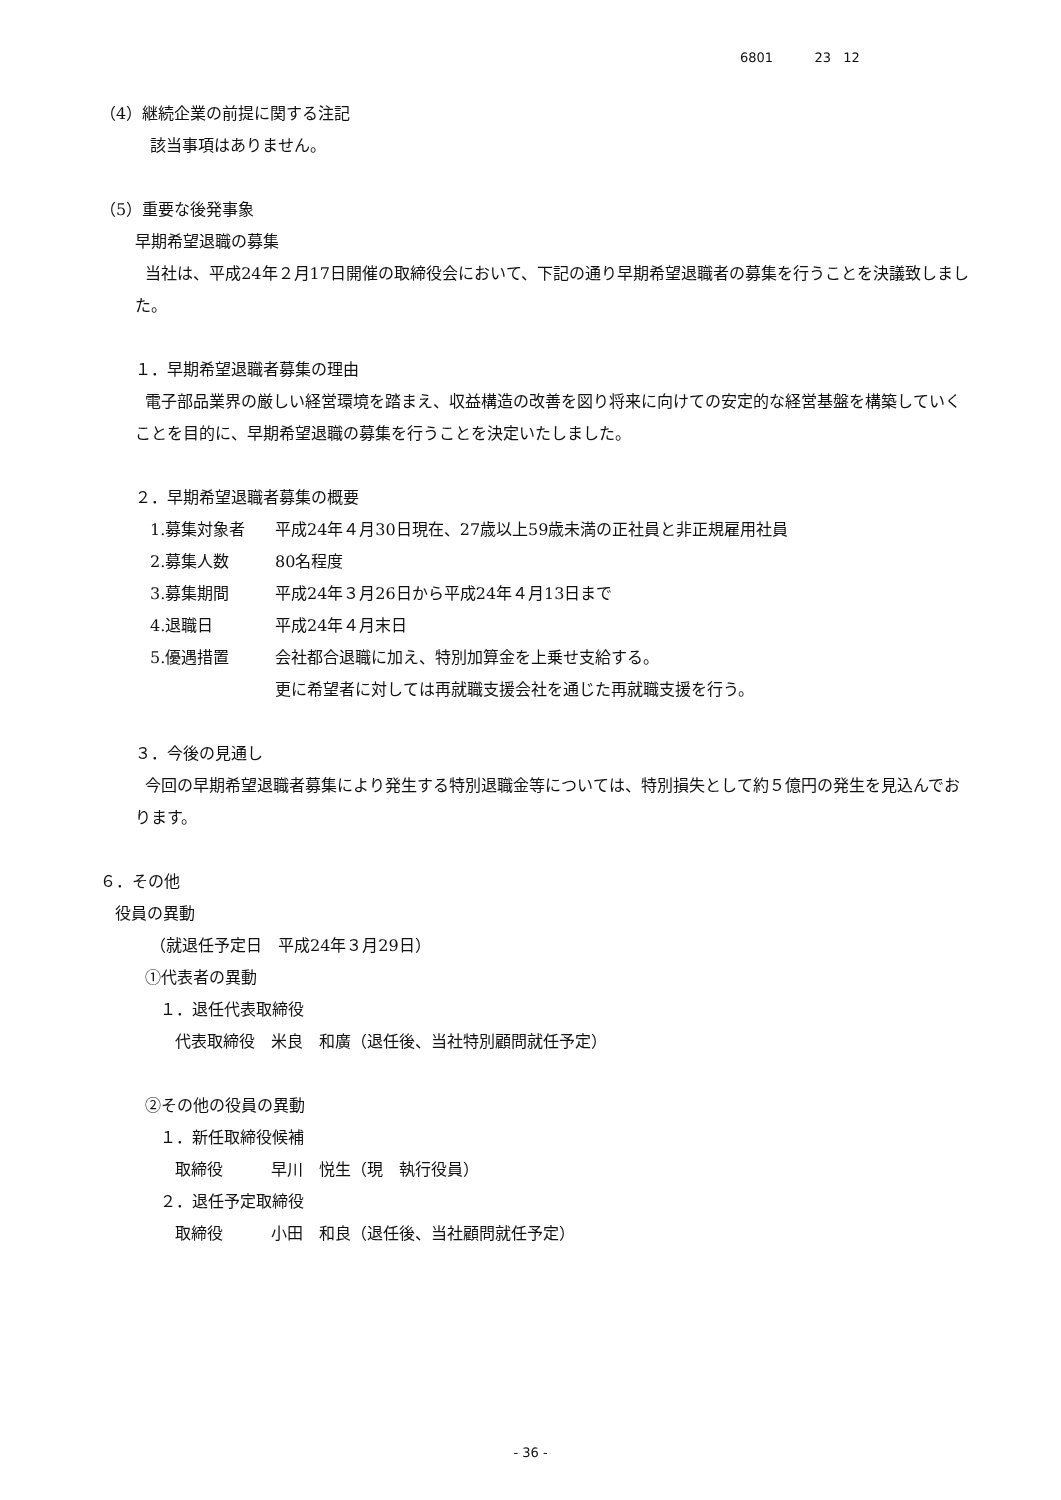6801 23 12
（4）継続企業の前提に関する注記
該当事項はありません。
（5）重要な後発事象
早期希望退職の募集
当社は、平成24年２月17日開催の取締役会において、下記の通り早期希望退職者の募集を行うことを決議致しました。
１．早期希望退職者募集の理由
電子部品業界の厳しい経営環境を踏まえ、収益構造の改善を図り将来に向けての安定的な経営基盤を構築していくことを目的に、早期希望退職の募集を行うことを決定いたしました。
２．早期希望退職者募集の概要
1.募集対象者 平成24年４月30日現在、27歳以上59歳未満の正社員と非正規雇用社員
2.募集人数 80名程度
3.募集期間 平成24年３月26日から平成24年４月13日まで
4.退職日 平成24年４月末日
5.優遇措置 会社都合退職に加え、特別加算金を上乗せ支給する。
更に希望者に対しては再就職支援会社を通じた再就職支援を行う。
３．今後の見通し
今回の早期希望退職者募集により発生する特別退職金等については、特別損失として約５億円の発生を見込んでおります。
６．その他
役員の異動
（就退任予定日　平成24年３月29日）
①代表者の異動
１．退任代表取締役
代表取締役　米良　和廣（退任後、当社特別顧問就任予定）
②その他の役員の異動
１．新任取締役候補
取締役　　　早川　悦生（現　執行役員）
２．退任予定取締役
取締役　　　小田　和良（退任後、当社顧問就任予定）
- 36 -